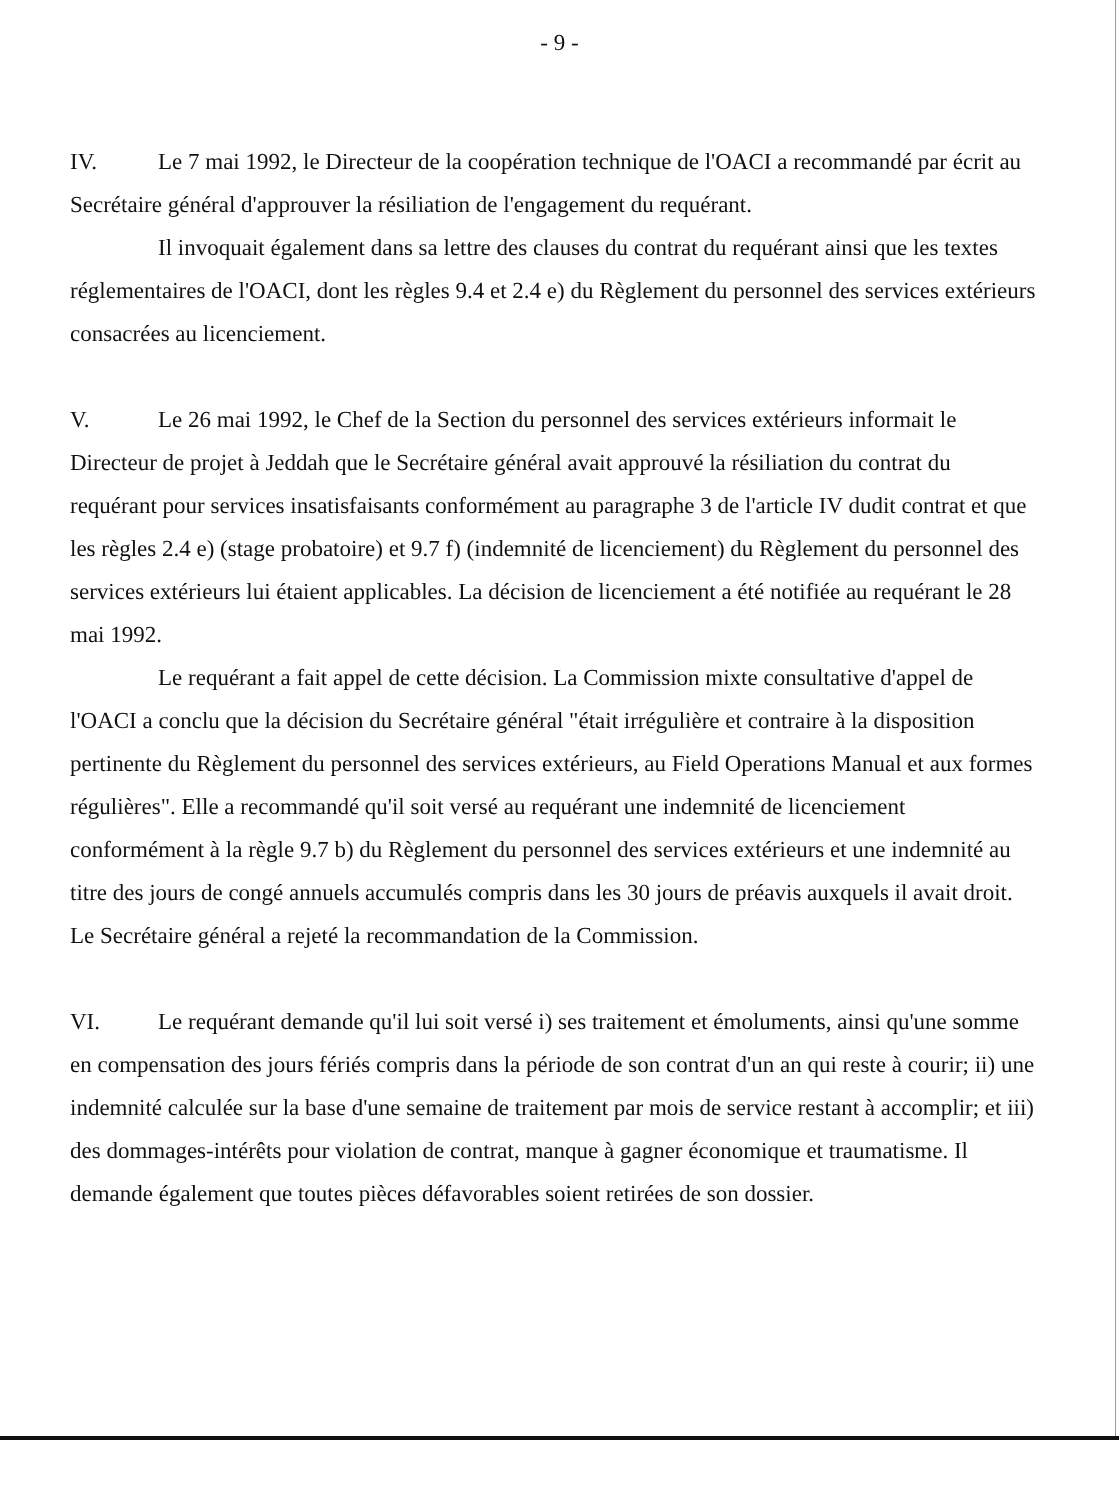- 9 -
IV. Le 7 mai 1992, le Directeur de la coopération technique de l'OACI a recommandé par écrit au Secrétaire général d'approuver la résiliation de l'engagement du requérant.
Il invoquait également dans sa lettre des clauses du contrat du requérant ainsi que les textes réglementaires de l'OACI, dont les règles 9.4 et 2.4 e) du Règlement du personnel des services extérieurs consacrées au licenciement.
V. Le 26 mai 1992, le Chef de la Section du personnel des services extérieurs informait le Directeur de projet à Jeddah que le Secrétaire général avait approuvé la résiliation du contrat du requérant pour services insatisfaisants conformément au paragraphe 3 de l'article IV dudit contrat et que les règles 2.4 e) (stage probatoire) et 9.7 f) (indemnité de licenciement) du Règlement du personnel des services extérieurs lui étaient applicables. La décision de licenciement a été notifiée au requérant le 28 mai 1992.
Le requérant a fait appel de cette décision. La Commission mixte consultative d'appel de l'OACI a conclu que la décision du Secrétaire général "était irrégulière et contraire à la disposition pertinente du Règlement du personnel des services extérieurs, au Field Operations Manual et aux formes régulières". Elle a recommandé qu'il soit versé au requérant une indemnité de licenciement conformément à la règle 9.7 b) du Règlement du personnel des services extérieurs et une indemnité au titre des jours de congé annuels accumulés compris dans les 30 jours de préavis auxquels il avait droit. Le Secrétaire général a rejeté la recommandation de la Commission.
VI. Le requérant demande qu'il lui soit versé i) ses traitement et émoluments, ainsi qu'une somme en compensation des jours fériés compris dans la période de son contrat d'un an qui reste à courir; ii) une indemnité calculée sur la base d'une semaine de traitement par mois de service restant à accomplir; et iii) des dommages-intérêts pour violation de contrat, manque à gagner économique et traumatisme. Il demande également que toutes pièces défavorables soient retirées de son dossier.